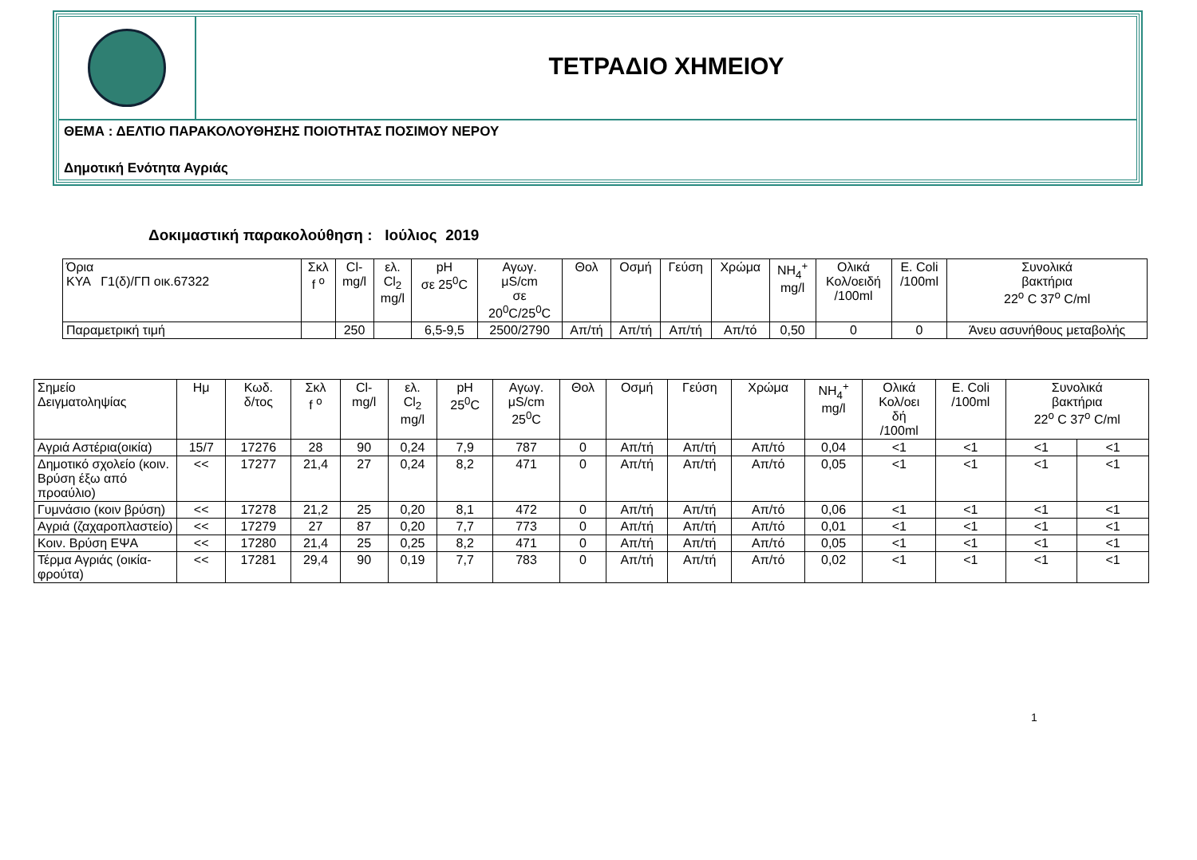ΤΕΤΡΑΔΙΟ ΧΗΜΕΙΟΥ
ΘΕΜΑ : ΔΕΛΤΙΟ ΠΑΡΑΚΟΛΟΥΘΗΣΗΣ ΠΟΙΟΤΗΤΑΣ ΠΟΣΙΜΟΥ ΝΕΡΟΥ
Δημοτική Ενότητα Αγριάς
Δοκιμαστική παρακολούθηση : Ιούλιος 2019
| Όρια ΚΥΑ Γ1(δ)/ΓΠ οικ.67322 | Σκλ f <sup>o</sup> | Cl- mg/l | ελ. Cl<sub>2</sub> mg/l | pH σε 25<sup>0</sup>C | Αγωγ. μS/cm σε 20<sup>0</sup>C/25<sup>0</sup>C | Θολ | Οσμή | Γεύση | Χρώμα | NH<sub>4</sub><sup>+</sup> mg/l | Ολικά Κολ/οειδή /100ml | E. Coli /100ml | Συνολικά βακτήρια 22<sup>o</sup> C 37<sup>o</sup> C/ml |
| --- | --- | --- | --- | --- | --- | --- | --- | --- | --- | --- | --- | --- | --- |
| Παραμετρική τιμή | | 250 | | 6,5-9,5 | 2500/2790 | Απ/τή | Απ/τή | Απ/τή | Απ/τό | 0,50 | 0 | 0 | Άνευ ασυνήθους μεταβολής |
| Σημείο Δειγματοληψίας | Ημ | Κωδ. δ/τος | Σκλ f <sup>o</sup> | Cl- mg/l | ελ. Cl<sub>2</sub> mg/l | pH 25<sup>0</sup>C | Αγωγ. μS/cm 25<sup>0</sup>C | Θολ | Οσμή | Γεύση | Χρώμα | NH<sub>4</sub><sup>+</sup> mg/l | Ολικά Κολ/οει δή /100ml | E. Coli /100ml | Συνολικά βακτήρια 22<sup>o</sup> C 37<sup>o</sup> C/ml | |
| --- | --- | --- | --- | --- | --- | --- | --- | --- | --- | --- | --- | --- | --- | --- | --- | --- |
| Αγριά Αστέρια(οικία) | 15/7 | 17276 | 28 | 90 | 0,24 | 7,9 | 787 | 0 | Απ/τή | Απ/τή | Απ/τό | 0,04 | <1 | <1 | <1 | <1 |
| Δημοτικό σχολείο (κοιν. Βρύση έξω από προαύλιο) | << | 17277 | 21,4 | 27 | 0,24 | 8,2 | 471 | 0 | Απ/τή | Απ/τή | Απ/τό | 0,05 | <1 | <1 | <1 | <1 |
| Γυμνάσιο (κοιν βρύση) | << | 17278 | 21,2 | 25 | 0,20 | 8,1 | 472 | 0 | Απ/τή | Απ/τή | Απ/τό | 0,06 | <1 | <1 | <1 | <1 |
| Αγριά (ζαχαροπλαστείο) | << | 17279 | 27 | 87 | 0,20 | 7,7 | 773 | 0 | Απ/τή | Απ/τή | Απ/τό | 0,01 | <1 | <1 | <1 | <1 |
| Κοιν. Βρύση ΕΨΑ | << | 17280 | 21,4 | 25 | 0,25 | 8,2 | 471 | 0 | Απ/τή | Απ/τή | Απ/τό | 0,05 | <1 | <1 | <1 | <1 |
| Τέρμα Αγριάς (οικία-φρούτα) | << | 17281 | 29,4 | 90 | 0,19 | 7,7 | 783 | 0 | Απ/τή | Απ/τή | Απ/τό | 0,02 | <1 | <1 | <1 | <1 |
1